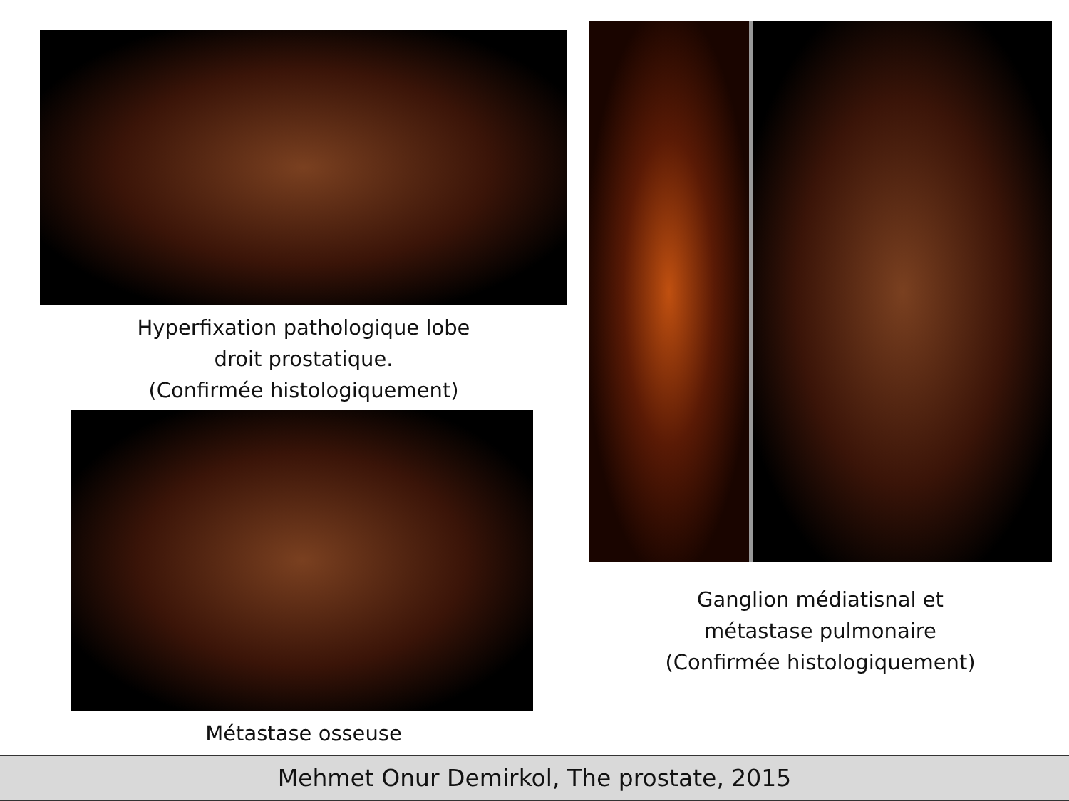Hyperfixation pathologique lobe
droit prostatique.
(Confirmée histologiquement)
Métastase osseuse
Ganglion médiatisnal et
métastase pulmonaire
(Confirmée histologiquement)
Mehmet Onur Demirkol, The prostate, 2015